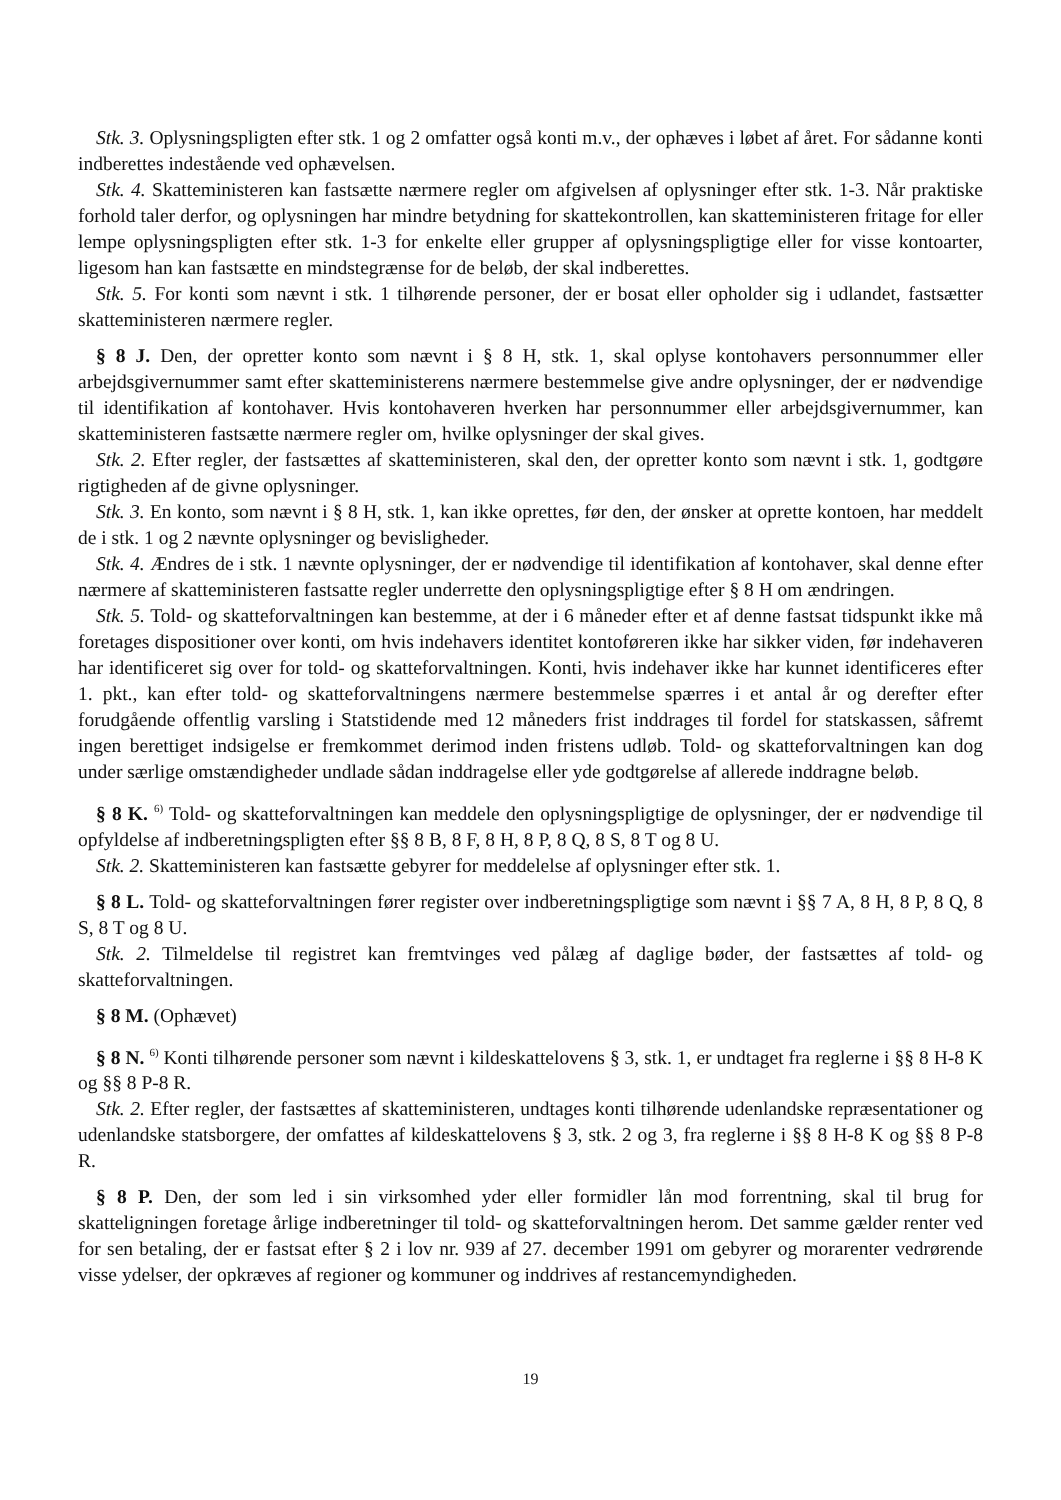Stk. 3. Oplysningspligten efter stk. 1 og 2 omfatter også konti m.v., der ophæves i løbet af året. For sådanne konti indberettes indestående ved ophævelsen.
Stk. 4. Skatteministeren kan fastsætte nærmere regler om afgivelsen af oplysninger efter stk. 1-3. Når praktiske forhold taler derfor, og oplysningen har mindre betydning for skattekontrollen, kan skatteministeren fritage for eller lempe oplysningspligten efter stk. 1-3 for enkelte eller grupper af oplysningspligtige eller for visse kontoarter, ligesom han kan fastsætte en mindstegrænse for de beløb, der skal indberettes.
Stk. 5. For konti som nævnt i stk. 1 tilhørende personer, der er bosat eller opholder sig i udlandet, fastsætter skatteministeren nærmere regler.
§ 8 J. Den, der opretter konto som nævnt i § 8 H, stk. 1, skal oplyse kontohavers personnummer eller arbejdsgivernummer samt efter skatteministerens nærmere bestemmelse give andre oplysninger, der er nødvendige til identifikation af kontohaver. Hvis kontohaveren hverken har personnummer eller arbejdsgivernummer, kan skatteministeren fastsætte nærmere regler om, hvilke oplysninger der skal gives.
Stk. 2. Efter regler, der fastsættes af skatteministeren, skal den, der opretter konto som nævnt i stk. 1, godtgøre rigtigheden af de givne oplysninger.
Stk. 3. En konto, som nævnt i § 8 H, stk. 1, kan ikke oprettes, før den, der ønsker at oprette kontoen, har meddelt de i stk. 1 og 2 nævnte oplysninger og bevisligheder.
Stk. 4. Ændres de i stk. 1 nævnte oplysninger, der er nødvendige til identifikation af kontohaver, skal denne efter nærmere af skatteministeren fastsatte regler underrette den oplysningspligtige efter § 8 H om ændringen.
Stk. 5. Told- og skatteforvaltningen kan bestemme, at der i 6 måneder efter et af denne fastsat tidspunkt ikke må foretages dispositioner over konti, om hvis indehavers identitet kontoføreren ikke har sikker viden, før indehaveren har identificeret sig over for told- og skatteforvaltningen. Konti, hvis indehaver ikke har kunnet identificeres efter 1. pkt., kan efter told- og skatteforvaltningens nærmere bestemmelse spærres i et antal år og derefter efter forudgående offentlig varsling i Statstidende med 12 måneders frist inddrages til fordel for statskassen, såfremt ingen berettiget indsigelse er fremkommet derimod inden fristens udløb. Told- og skatteforvaltningen kan dog under særlige omstændigheder undlade sådan inddragelse eller yde godtgørelse af allerede inddragne beløb.
§ 8 K. <sup>6)</sup> Told- og skatteforvaltningen kan meddele den oplysningspligtige de oplysninger, der er nødvendige til opfyldelse af indberetningspligten efter §§ 8 B, 8 F, 8 H, 8 P, 8 Q, 8 S, 8 T og 8 U.
Stk. 2. Skatteministeren kan fastsætte gebyrer for meddelelse af oplysninger efter stk. 1.
§ 8 L. Told- og skatteforvaltningen fører register over indberetningspligtige som nævnt i §§ 7 A, 8 H, 8 P, 8 Q, 8 S, 8 T og 8 U.
Stk. 2. Tilmeldelse til registret kan fremtvinges ved pålæg af daglige bøder, der fastsættes af told- og skatteforvaltningen.
§ 8 M. (Ophævet)
§ 8 N. <sup>6)</sup> Konti tilhørende personer som nævnt i kildeskattelovens § 3, stk. 1, er undtaget fra reglerne i §§ 8 H-8 K og §§ 8 P-8 R.
Stk. 2. Efter regler, der fastsættes af skatteministeren, undtages konti tilhørende udenlandske repræsentationer og udenlandske statsborgere, der omfattes af kildeskattelovens § 3, stk. 2 og 3, fra reglerne i §§ 8 H-8 K og §§ 8 P-8 R.
§ 8 P. Den, der som led i sin virksomhed yder eller formidler lån mod forrentning, skal til brug for skatteligningen foretage årlige indberetninger til told- og skatteforvaltningen herom. Det samme gælder renter ved for sen betaling, der er fastsat efter § 2 i lov nr. 939 af 27. december 1991 om gebyrer og morarenter vedrørende visse ydelser, der opkræves af regioner og kommuner og inddrives af restancemyndigheden.
19